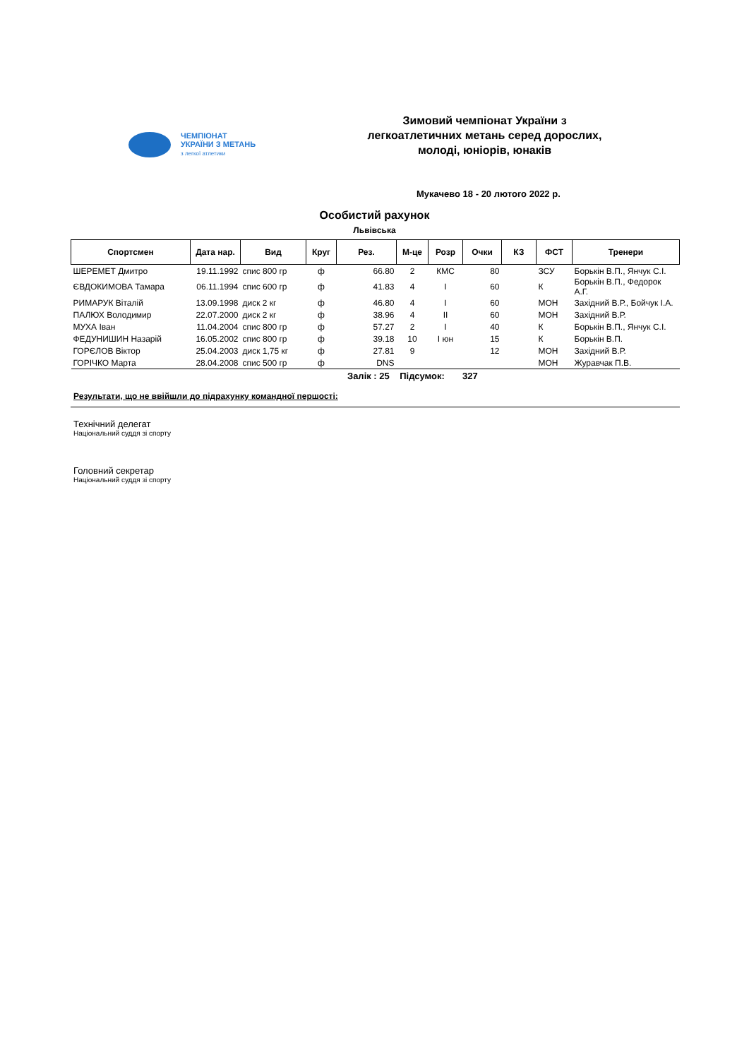ЧЕМПІОНАТ
УКРАЇНИ З МЕТАНЬ
з легкої атлетики
Зимовий чемпіонат України з
легкоатлетичних метань серед дорослих,
молоді, юніорів, юнаків
Мукачево 18 - 20 лютого 2022 р.
Особистий рахунок
Львівська
| Спортсмен | Дата нар. | Вид | Круг | Рез. | М-це | Розр | Очки | КЗ | ФСТ | Тренери |
| --- | --- | --- | --- | --- | --- | --- | --- | --- | --- | --- |
| ШЕРЕМЕТ Дмитро | 19.11.1992 | спис 800 гр | ф | 66.80 | 2 | КМС | 80 | | ЗСУ | Борькін В.П., Янчук С.І. |
| ЄВДОКИМОВА Тамара | 06.11.1994 | спис 600 гр | ф | 41.83 | 4 | І | 60 | | К | Борькін В.П., Федорок А.Г. |
| РИМАРУК Віталій | 13.09.1998 | диск 2 кг | ф | 46.80 | 4 | І | 60 | | МОН | Західний В.Р., Бойчук І.А. |
| ПАЛЮХ Володимир | 22.07.2000 | диск 2 кг | ф | 38.96 | 4 | ІІ | 60 | | МОН | Західний В.Р. |
| МУХА Іван | 11.04.2004 | спис 800 гр | ф | 57.27 | 2 | І | 40 | | К | Борькін В.П., Янчук С.І. |
| ФЕДУНИШИН Назарій | 16.05.2002 | спис 800 гр | ф | 39.18 | 10 | І юн | 15 | | К | Борькін В.П. |
| ГОРЄЛОВ Віктор | 25.04.2003 | диск 1,75 кг | ф | 27.81 | 9 | | 12 | | МОН | Західний В.Р. |
| ГОРІЧКО Марта | 28.04.2008 | спис 500 гр | ф | DNS | | | | | МОН | Журавчак П.В. |
Залік : 25 Підсумок: 327
Результати, що не ввійшли до підрахунку командної першості:
Технічний делегат
Національний суддя зі спорту
Головний секретар
Національний суддя зі спорту